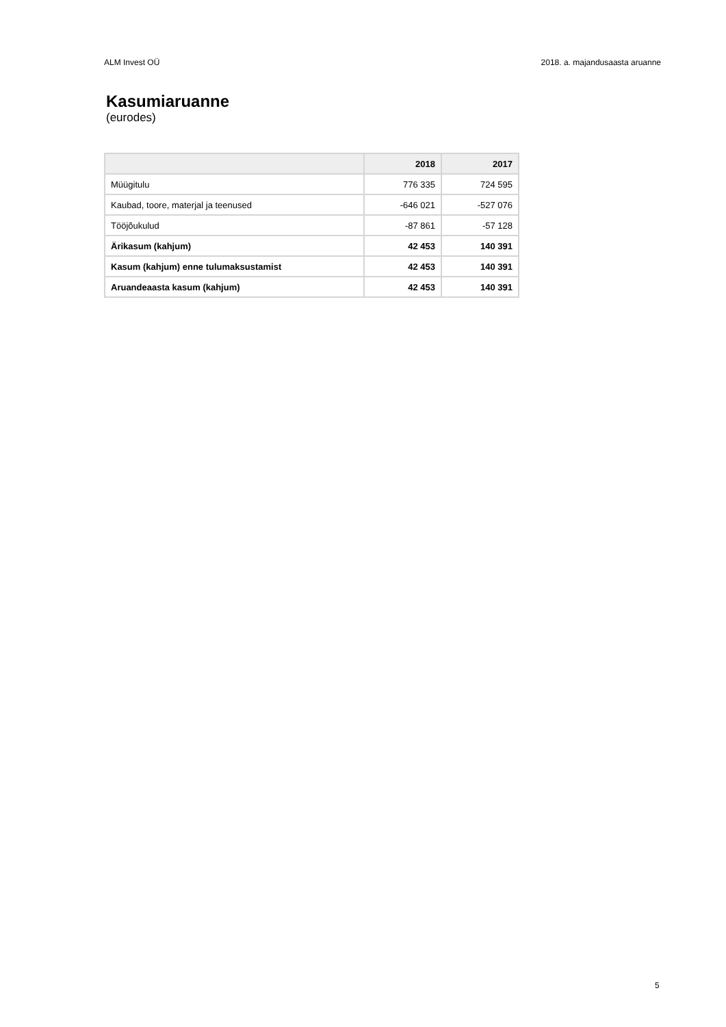ALM Invest OÜ 2018. a. majandusaasta aruanne
Kasumiaruanne
(eurodes)
| | 2018 | 2017 |
| --- | --- | --- |
| Müügitulu | 776 335 | 724 595 |
| Kaubad, toore, materjal ja teenused | -646 021 | -527 076 |
| Tööjõukulud | -87 861 | -57 128 |
| Ärikasum (kahjum) | 42 453 | 140 391 |
| Kasum (kahjum) enne tulumaksustamist | 42 453 | 140 391 |
| Aruandeaasta kasum (kahjum) | 42 453 | 140 391 |
5